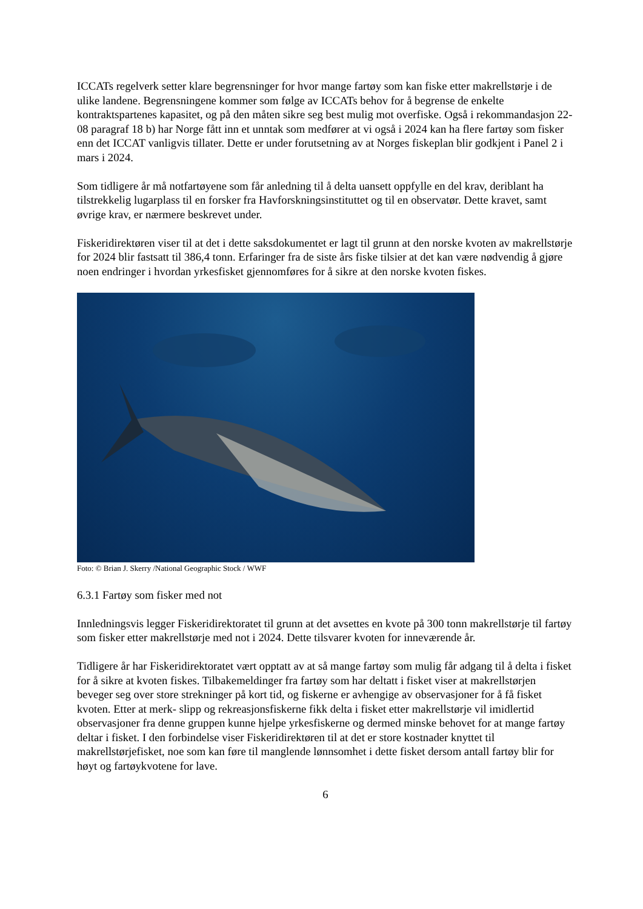ICCATs regelverk setter klare begrensninger for hvor mange fartøy som kan fiske etter makrellstørje i de ulike landene. Begrensningene kommer som følge av ICCATs behov for å begrense de enkelte kontraktspartenes kapasitet, og på den måten sikre seg best mulig mot overfiske. Også i rekommandasjon 22-08 paragraf 18 b) har Norge fått inn et unntak som medfører at vi også i 2024 kan ha flere fartøy som fisker enn det ICCAT vanligvis tillater. Dette er under forutsetning av at Norges fiskeplan blir godkjent i Panel 2 i mars i 2024.
Som tidligere år må notfartøyene som får anledning til å delta uansett oppfylle en del krav, deriblant ha tilstrekkelig lugarplass til en forsker fra Havforskningsinstituttet og til en observatør. Dette kravet, samt øvrige krav, er nærmere beskrevet under.
Fiskeridirektøren viser til at det i dette saksdokumentet er lagt til grunn at den norske kvoten av makrellstørje for 2024 blir fastsatt til 386,4 tonn. Erfaringer fra de siste års fiske tilsier at det kan være nødvendig å gjøre noen endringer i hvordan yrkesfisket gjennomføres for å sikre at den norske kvoten fiskes.
Foto: © Brian J. Skerry /National Geographic Stock / WWF
6.3.1 Fartøy som fisker med not
Innledningsvis legger Fiskeridirektoratet til grunn at det avsettes en kvote på 300 tonn makrellstørje til fartøy som fisker etter makrellstørje med not i 2024. Dette tilsvarer kvoten for inneværende år.
Tidligere år har Fiskeridirektoratet vært opptatt av at så mange fartøy som mulig får adgang til å delta i fisket for å sikre at kvoten fiskes. Tilbakemeldinger fra fartøy som har deltatt i fisket viser at makrellstørjen beveger seg over store strekninger på kort tid, og fiskerne er avhengige av observasjoner for å få fisket kvoten. Etter at merk- slipp og rekreasjonsfiskerne fikk delta i fisket etter makrellstørje vil imidlertid observasjoner fra denne gruppen kunne hjelpe yrkesfiskerne og dermed minske behovet for at mange fartøy deltar i fisket. I den forbindelse viser Fiskeridirektøren til at det er store kostnader knyttet til makrellstørjefisket, noe som kan føre til manglende lønnsomhet i dette fisket dersom antall fartøy blir for høyt og fartøykvotene for lave.
6